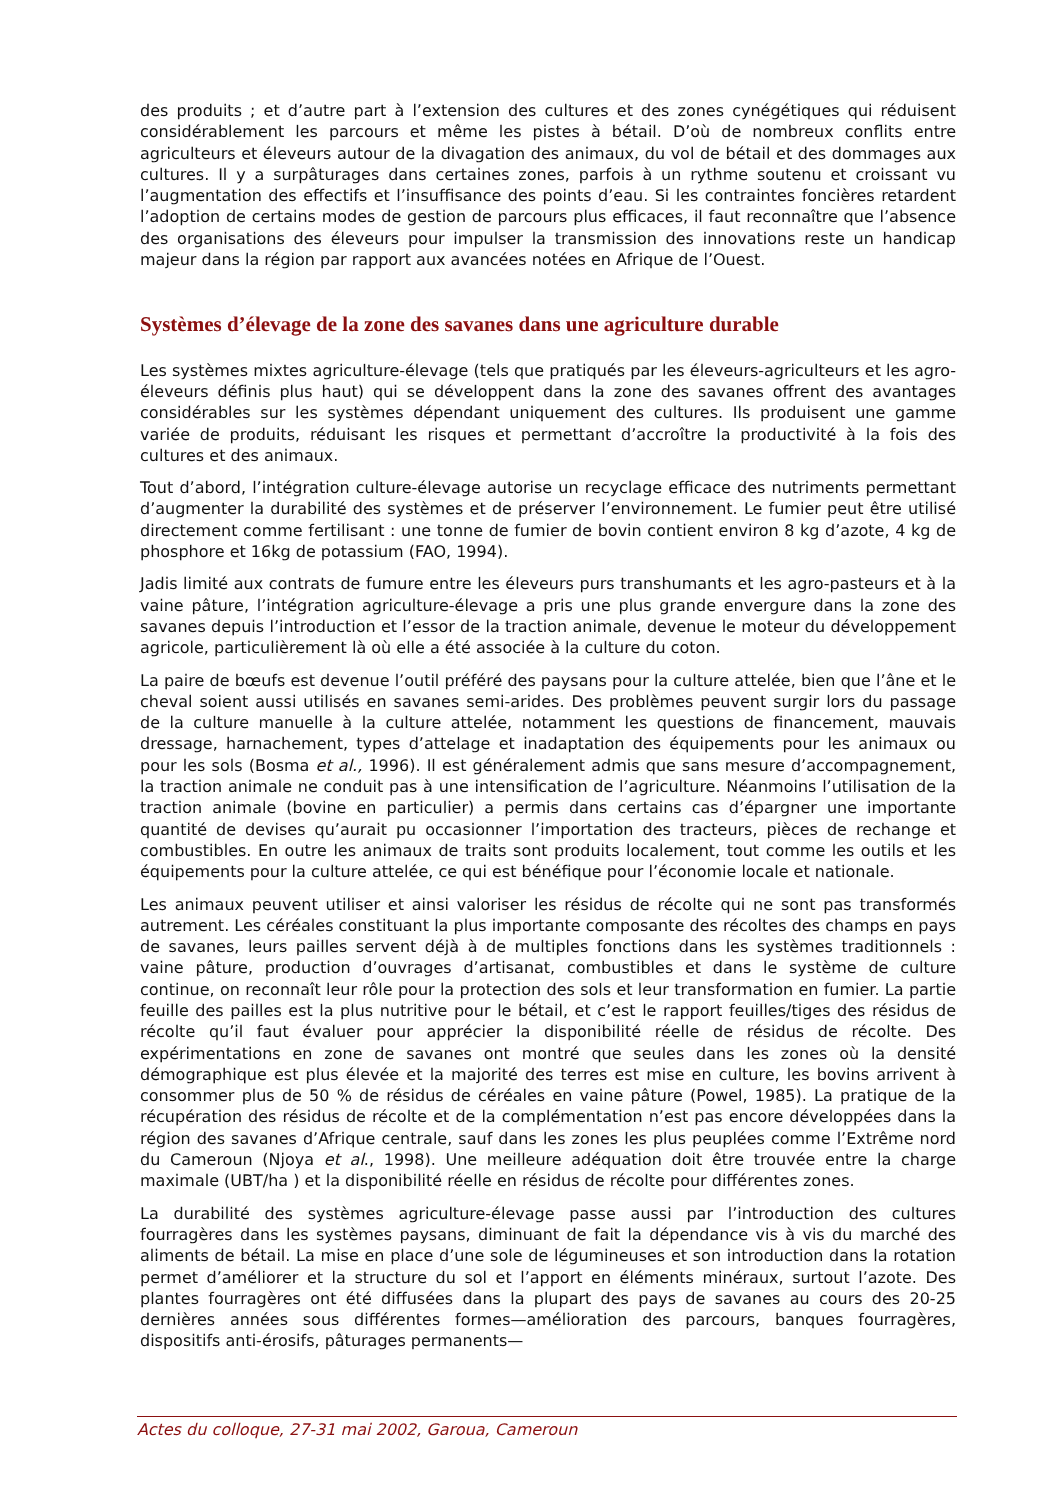des produits ; et d’autre part à l’extension des cultures et des zones cynégétiques qui réduisent considérablement les parcours et même les pistes à bétail. D’où de nombreux conflits entre agriculteurs et éleveurs autour de la divagation des animaux, du vol de bétail et des dommages aux cultures. Il y a surpâturages dans certaines zones, parfois à un rythme soutenu et croissant vu l’augmentation des effectifs et l’insuffisance des points d’eau. Si les contraintes foncières retardent l’adoption de certains modes de gestion de parcours plus efficaces, il faut reconnaître que l’absence des organisations des éleveurs pour impulser la transmission des innovations reste un handicap majeur dans la région par rapport aux avancées notées en Afrique de l’Ouest.
Systèmes d’élevage de la zone des savanes dans une agriculture durable
Les systèmes mixtes agriculture-élevage (tels que pratiqués par les éleveurs-agriculteurs et les agro-éleveurs définis plus haut) qui se développent dans la zone des savanes offrent des avantages considérables sur les systèmes dépendant uniquement des cultures. Ils produisent une gamme variée de produits, réduisant les risques et permettant d’accroître la productivité à la fois des cultures et des animaux.
Tout d’abord, l’intégration culture-élevage autorise un recyclage efficace des nutriments permettant d’augmenter la durabilité des systèmes et de préserver l’environnement. Le fumier peut être utilisé directement comme fertilisant : une tonne de fumier de bovin contient environ 8 kg d’azote, 4 kg de phosphore et 16kg de potassium (FAO, 1994).
Jadis limité aux contrats de fumure entre les éleveurs purs transhumants et les agro-pasteurs et à la vaine pâture, l’intégration agriculture-élevage a pris une plus grande envergure dans la zone des savanes depuis l’introduction et l’essor de la traction animale, devenue le moteur du développement agricole, particulièrement là où elle a été associée à la culture du coton.
La paire de bœufs est devenue l’outil préféré des paysans pour la culture attelée, bien que l’âne et le cheval soient aussi utilisés en savanes semi-arides. Des problèmes peuvent surgir lors du passage de la culture manuelle à la culture attelée, notamment les questions de financement, mauvais dressage, harnachement, types d’attelage et inadaptation des équipements pour les animaux ou pour les sols (Bosma et al., 1996). Il est généralement admis que sans mesure d’accompagnement, la traction animale ne conduit pas à une intensification de l’agriculture. Néanmoins l’utilisation de la traction animale (bovine en particulier) a permis dans certains cas d’épargner une importante quantité de devises qu’aurait pu occasionner l’importation des tracteurs, pièces de rechange et combustibles. En outre les animaux de traits sont produits localement, tout comme les outils et les équipements pour la culture attelée, ce qui est bénéfique pour l’économie locale et nationale.
Les animaux peuvent utiliser et ainsi valoriser les résidus de récolte qui ne sont pas transformés autrement. Les céréales constituant la plus importante composante des récoltes des champs en pays de savanes, leurs pailles servent déjà à de multiples fonctions dans les systèmes traditionnels : vaine pâture, production d’ouvrages d’artisanat, combustibles et dans le système de culture continue, on reconnaît leur rôle pour la protection des sols et leur transformation en fumier. La partie feuille des pailles est la plus nutritive pour le bétail, et c’est le rapport feuilles/tiges des résidus de récolte qu’il faut évaluer pour apprécier la disponibilité réelle de résidus de récolte. Des expérimentations en zone de savanes ont montré que seules dans les zones où la densité démographique est plus élevée et la majorité des terres est mise en culture, les bovins arrivent à consommer plus de 50 % de résidus de céréales en vaine pâture (Powel, 1985). La pratique de la récupération des résidus de récolte et de la complémentation n’est pas encore développées dans la région des savanes d’Afrique centrale, sauf dans les zones les plus peuplées comme l’Extrême nord du Cameroun (Njoya et al., 1998). Une meilleure adéquation doit être trouvée entre la charge maximale (UBT/ha ) et la disponibilité réelle en résidus de récolte pour différentes zones.
La durabilité des systèmes agriculture-élevage passe aussi par l’introduction des cultures fourragères dans les systèmes paysans, diminuant de fait la dépendance vis à vis du marché des aliments de bétail. La mise en place d’une sole de légumineuses et son introduction dans la rotation permet d’améliorer et la structure du sol et l’apport en éléments minéraux, surtout l’azote. Des plantes fourragères ont été diffusées dans la plupart des pays de savanes au cours des 20-25 dernières années sous différentes formes—amélioration des parcours, banques fourragères, dispositifs anti-érosifs, pâturages permanents—
Actes du colloque, 27-31 mai 2002, Garoua, Cameroun